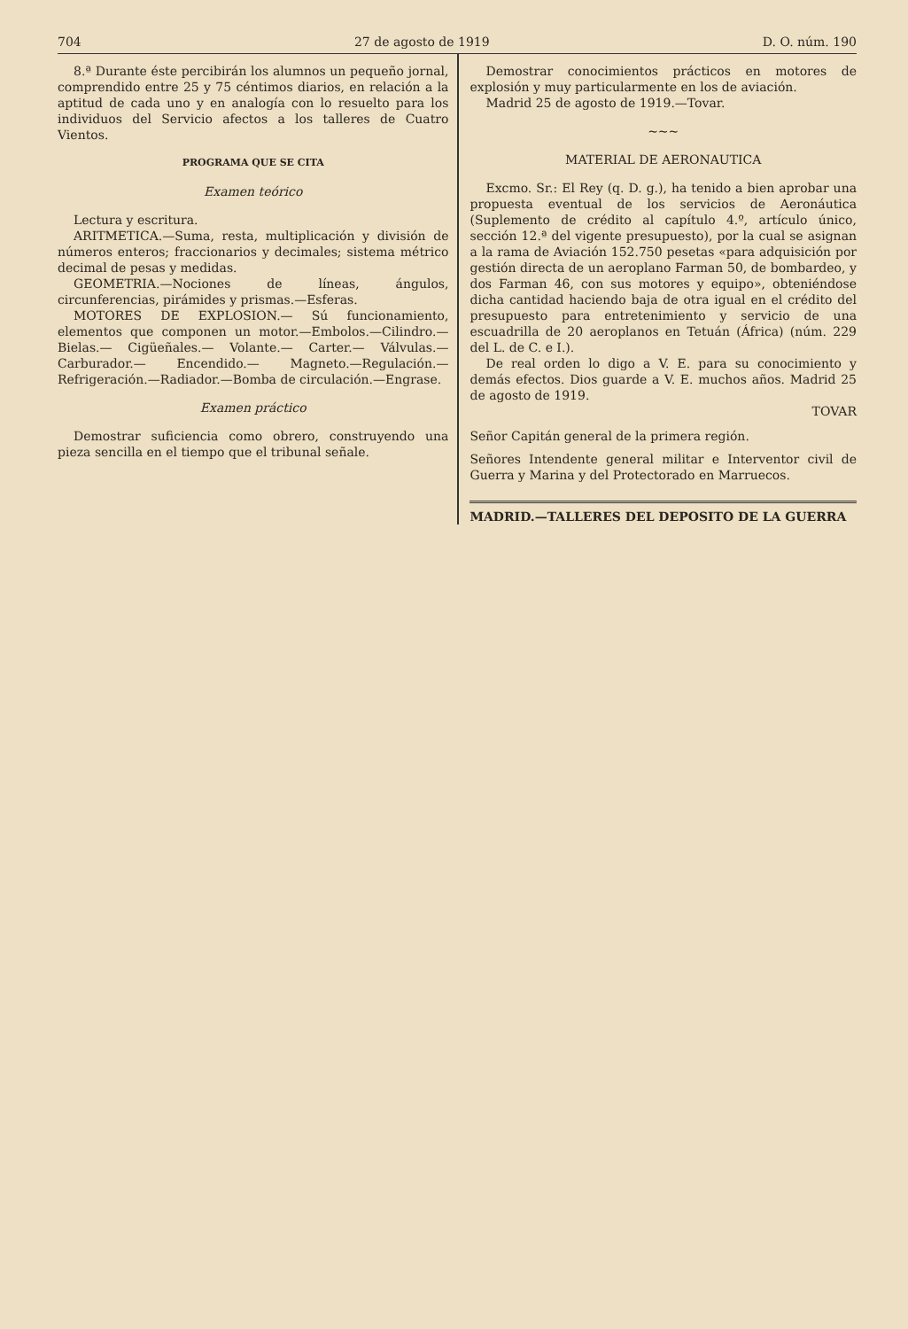704 27 de agosto de 1919 D. O. núm. 190
8.ª Durante éste percibirán los alumnos un pequeño jornal, comprendido entre 25 y 75 céntimos diarios, en relación a la aptitud de cada uno y en analogía con lo resuelto para los individuos del Servicio afectos a los talleres de Cuatro Vientos.
PROGRAMA QUE SE CITA
Examen teórico
Lectura y escritura.
ARITMETICA.—Suma, resta, multiplicación y división de números enteros; fraccionarios y decimales; sistema métrico decimal de pesas y medidas.
GEOMETRIA.—Nociones de líneas, ángulos, circunferencias, pirámides y prismas.—Esferas.
MOTORES DE EXPLOSION.— Sú funcionamiento, elementos que componen un motor.—Embolos.—Cilindro.— Bielas.— Cigüeñales.— Volante.— Carter.— Válvulas.—Carburador.— Encendido.— Magneto.—Regulación.—Refrigeración.—Radiador.—Bomba de circulación.—Engrase.
Examen práctico
Demostrar suficiencia como obrero, construyendo una pieza sencilla en el tiempo que el tribunal señale.
Demostrar conocimientos prácticos en motores de explosión y muy particularmente en los de aviación.
Madrid 25 de agosto de 1919.—Tovar.
~~~
MATERIAL DE AERONAUTICA
Excmo. Sr.: El Rey (q. D. g.), ha tenido a bien aprobar una propuesta eventual de los servicios de Aeronáutica (Suplemento de crédito al capítulo 4.º, artículo único, sección 12.ª del vigente presupuesto), por la cual se asignan a la rama de Aviación 152.750 pesetas «para adquisición por gestión directa de un aeroplano Farman 50, de bombardeo, y dos Farman 46, con sus motores y equipo», obteniéndose dicha cantidad haciendo baja de otra igual en el crédito del presupuesto para entretenimiento y servicio de una escuadrilla de 20 aeroplanos en Tetuán (África) (núm. 229 del L. de C. e I.).
De real orden lo digo a V. E. para su conocimiento y demás efectos. Dios guarde a V. E. muchos años. Madrid 25 de agosto de 1919.
TOVAR
Señor Capitán general de la primera región.
Señores Intendente general militar e Interventor civil de Guerra y Marina y del Protectorado en Marruecos.
MADRID.—TALLERES DEL DEPOSITO DE LA GUERRA